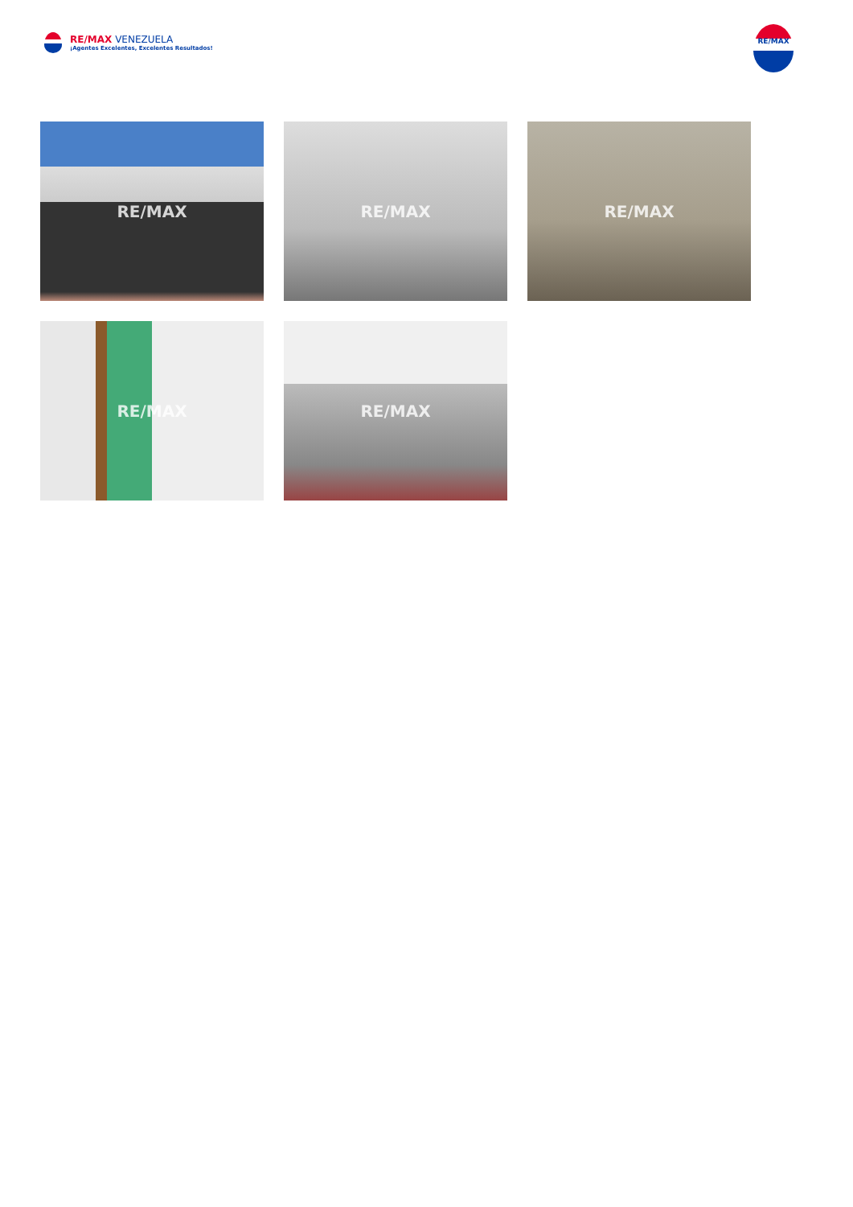RE/MAX VENEZUELA
¡Agentes Excelentes, Excelentes Resultados!
RE/MAX
RE/MAX
RE/MAX
RE/MAX
RE/MAX
RE/MAX